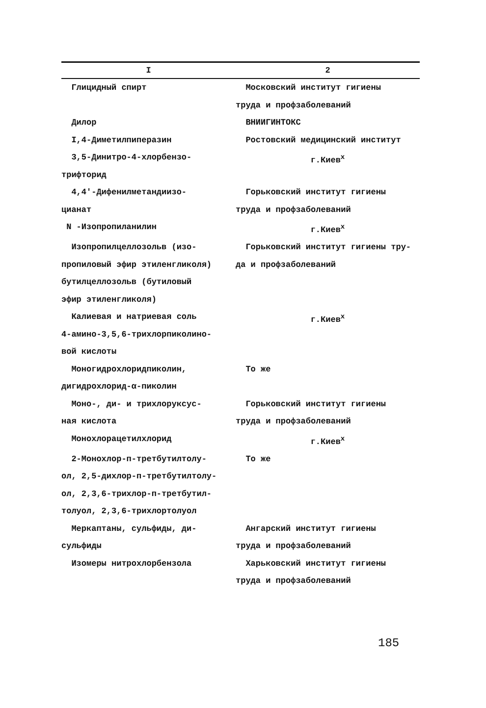| I | 2 |
| --- | --- |
| Глицидный спирт | Московский институт гигиены труда и профзаболеваний |
| Дилор | ВНИИГИНТОКС |
| I,4-Диметилпиперазин | Ростовский медицинский институт |
| 3,5-Динитро-4-хлорбензо- трифторид | г.Киев<sup>х</sup> |
| 4,4'-Дифенилметандиизо- цианат | Горьковский институт гигиены труда и профзаболеваний |
| N -Изопропиланилин | г.Киев<sup>х</sup> |
| Изопропилцеллозольв (изо- пропиловый эфир этиленгликоля) бутилцеллозольв (бутиловый эфир этиленгликоля) | Горьковский институт гигиены тру- да и профзаболеваний |
| Калиевая и натриевая соль 4-амино-3,5,6-трихлорпиколино- вой кислоты | г.Киев<sup>х</sup> |
| Моногидрохлоридпиколин, дигидрохлорид-α-пиколин | То же |
| Моно-, ди- и трихлоруксус- ная кислота | Горьковский институт гигиены труда и профзаболеваний |
| Монохлорацетилхлорид | г.Киев<sup>х</sup> |
| 2-Монохлор-п-третбутилтолу- ол, 2,5-дихлор-п-третбутилтолу- ол, 2,3,6-трихлор-п-третбутил- толуол, 2,3,6-трихлортолуол | То же |
| Меркаптаны, сульфиды, ди- сульфиды | Ангарский институт гигиены труда и профзаболеваний |
| Изомеры нитрохлорбензола | Харьковский институт гигиены труда и профзаболеваний |
185